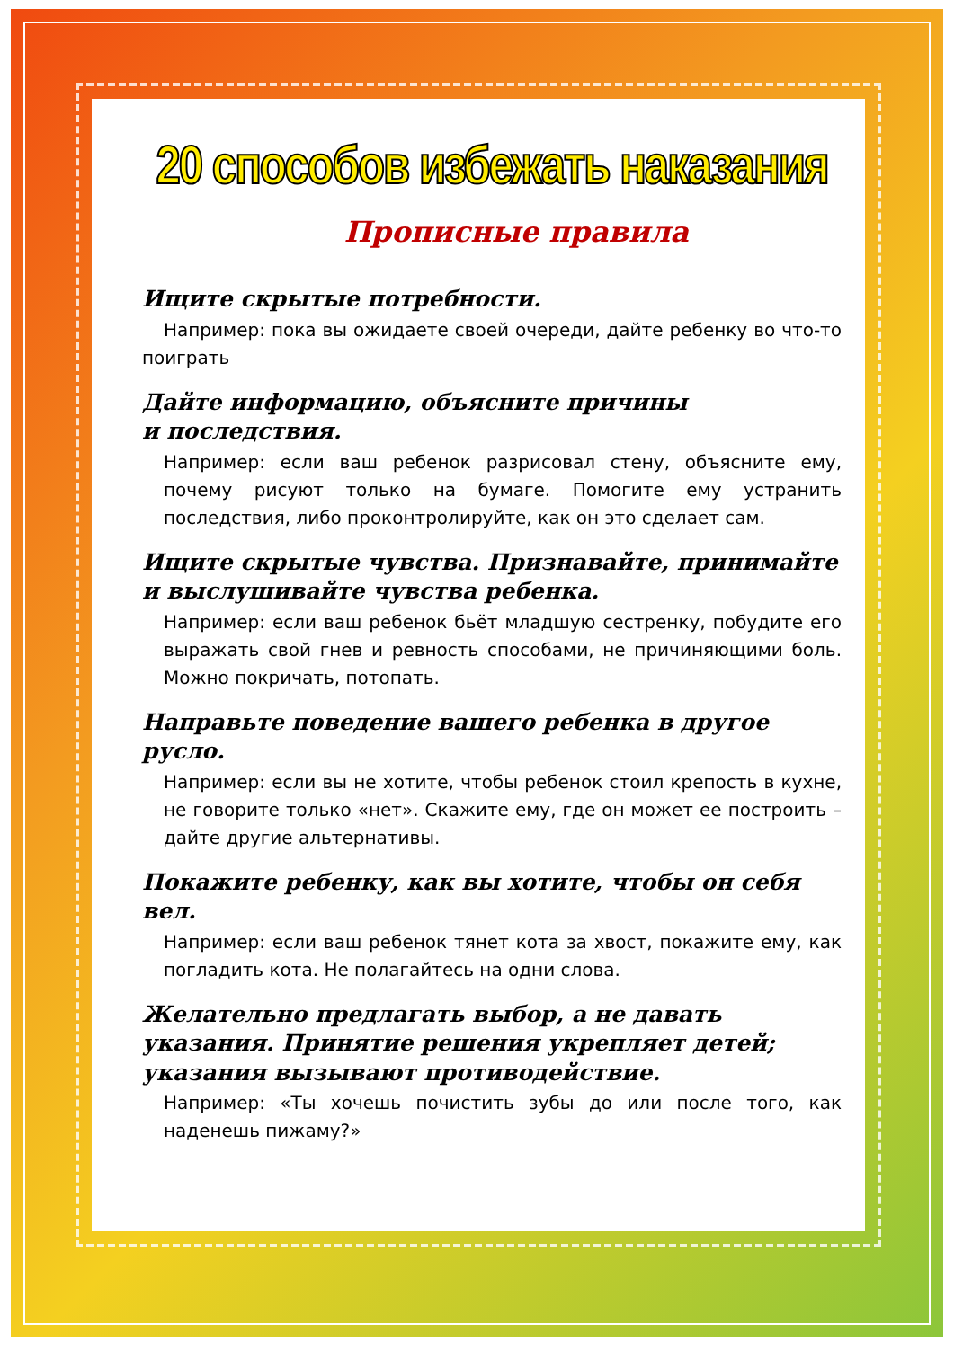20 способов избежать наказания
Прописные правила
Ищите скрытые потребности.
Например: пока вы ожидаете своей очереди, дайте ребенку во что-то поиграть
Дайте информацию, объясните причины
и последствия.
Например: если ваш ребенок разрисовал стену, объясните ему, почему рисуют только на бумаге. Помогите ему устранить последствия, либо проконтролируйте, как он это сделает сам.
Ищите скрытые чувства. Признавайте, принимайте и выслушивайте чувства ребенка.
Например: если ваш ребенок бьёт младшую сестренку, побудите его выражать свой гнев и ревность способами, не причиняющими боль. Можно покричать, потопать.
Направьте поведение вашего ребенка в другое русло.
Например: если вы не хотите, чтобы ребенок стоил крепость в кухне, не говорите только «нет». Скажите ему, где он может ее построить – дайте другие альтернативы.
Покажите ребенку, как вы хотите, чтобы он себя вел.
Например: если ваш ребенок тянет кота за хвост, покажите ему, как погладить кота. Не полагайтесь на одни слова.
Желательно предлагать выбор, а не давать указания. Принятие решения укрепляет детей; указания вызывают противодействие.
Например: «Ты хочешь почистить зубы до или после того, как наденешь пижаму?»